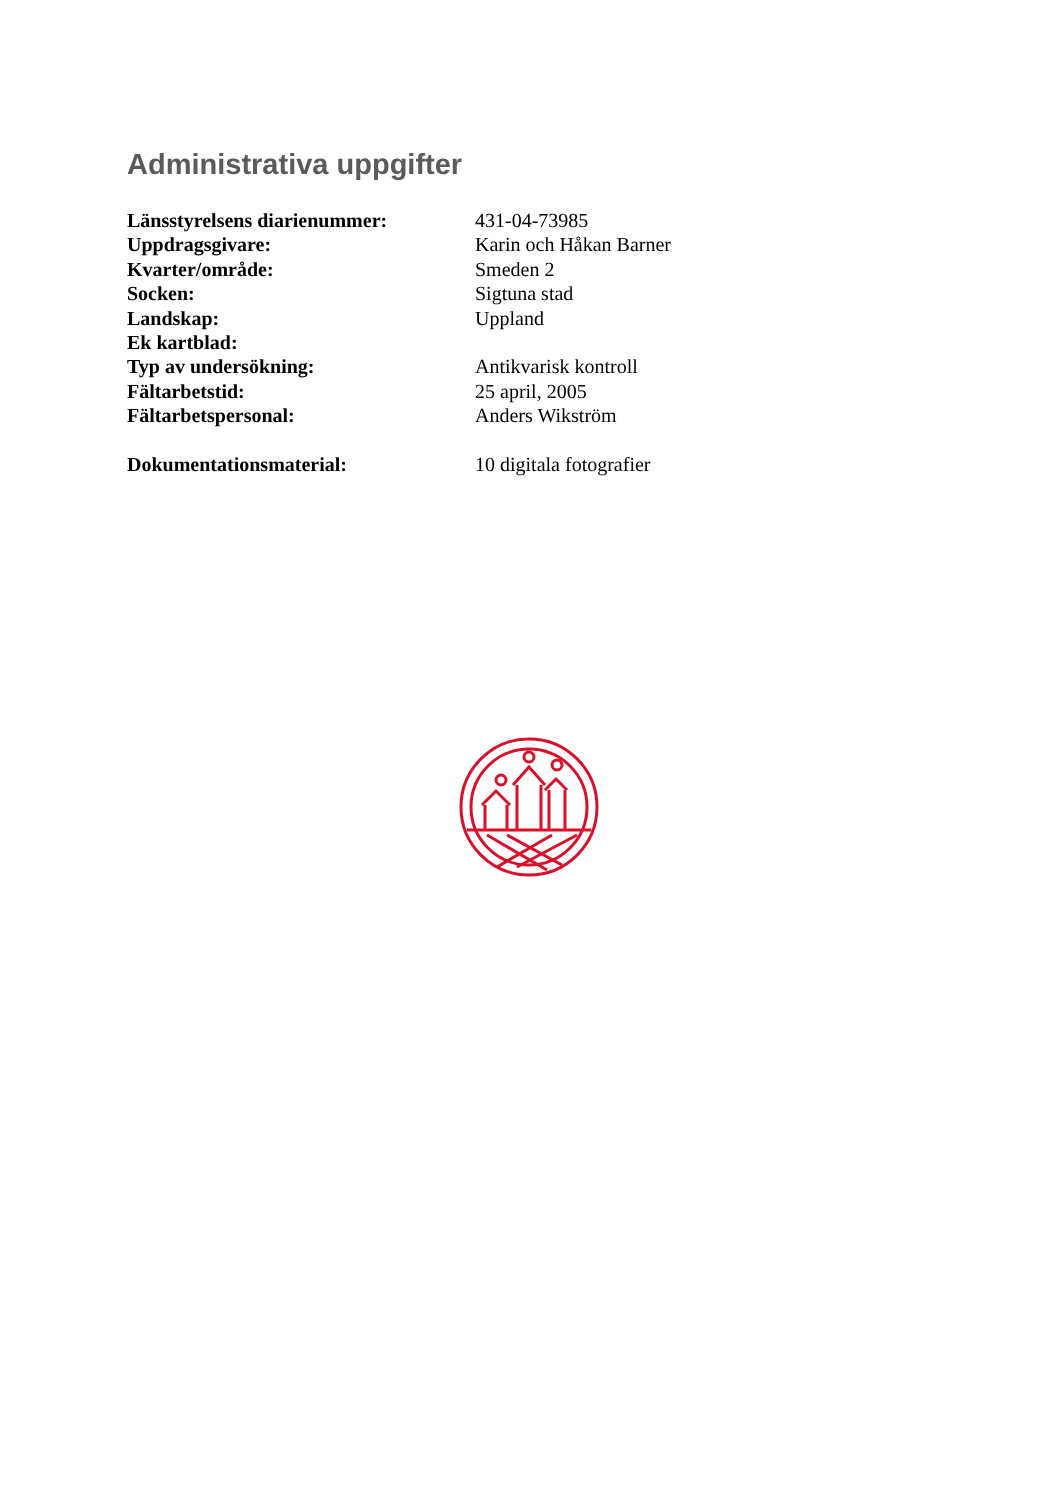Administrativa uppgifter
| Länsstyrelsens diarienummer: | 431-04-73985 |
| Uppdragsgivare: | Karin och Håkan Barner |
| Kvarter/område: | Smeden 2 |
| Socken: | Sigtuna stad |
| Landskap: | Uppland |
| Ek kartblad: | |
| Typ av undersökning: | Antikvarisk kontroll |
| Fältarbetstid: | 25 april, 2005 |
| Fältarbetspersonal: | Anders Wikström |
| Dokumentationsmaterial: | 10 digitala fotografier |